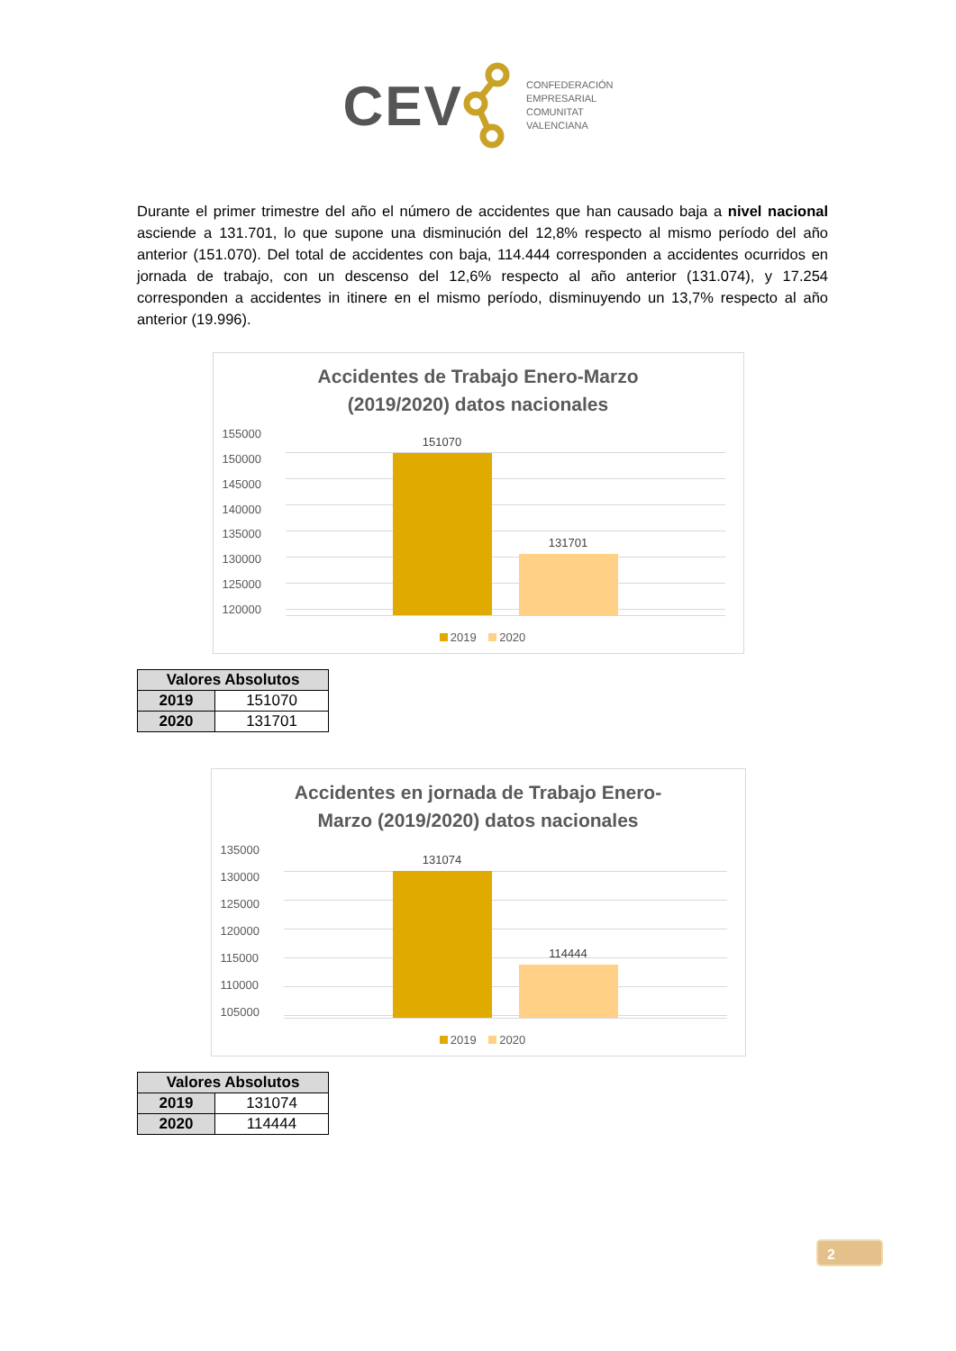CEV
CONFEDERACIÓN
EMPRESARIAL
COMUNITAT
VALENCIANA
Durante el primer trimestre del año el número de accidentes que han causado baja a nivel nacional asciende a 131.701, lo que supone una disminución del 12,8% respecto al mismo período del año anterior (151.070). Del total de accidentes con baja, 114.444 corresponden a accidentes ocurridos en jornada de trabajo, con un descenso del 12,6% respecto al año anterior (131.074), y 17.254 corresponden a accidentes in itinere en el mismo período, disminuyendo un 13,7% respecto al año anterior (19.996).
Accidentes de Trabajo Enero-Marzo
(2019/2020) datos nacionales
155000
150000
145000
140000
135000
130000
125000
120000
151070
131701
2019 2020
| Valores Absolutos | |
| --- | --- |
| 2019 | 151070 |
| 2020 | 131701 |
Accidentes en jornada de Trabajo Enero-
Marzo (2019/2020) datos nacionales
135000
130000
125000
120000
115000
110000
105000
131074
114444
2019 2020
| Valores Absolutos | |
| --- | --- |
| 2019 | 131074 |
| 2020 | 114444 |
2